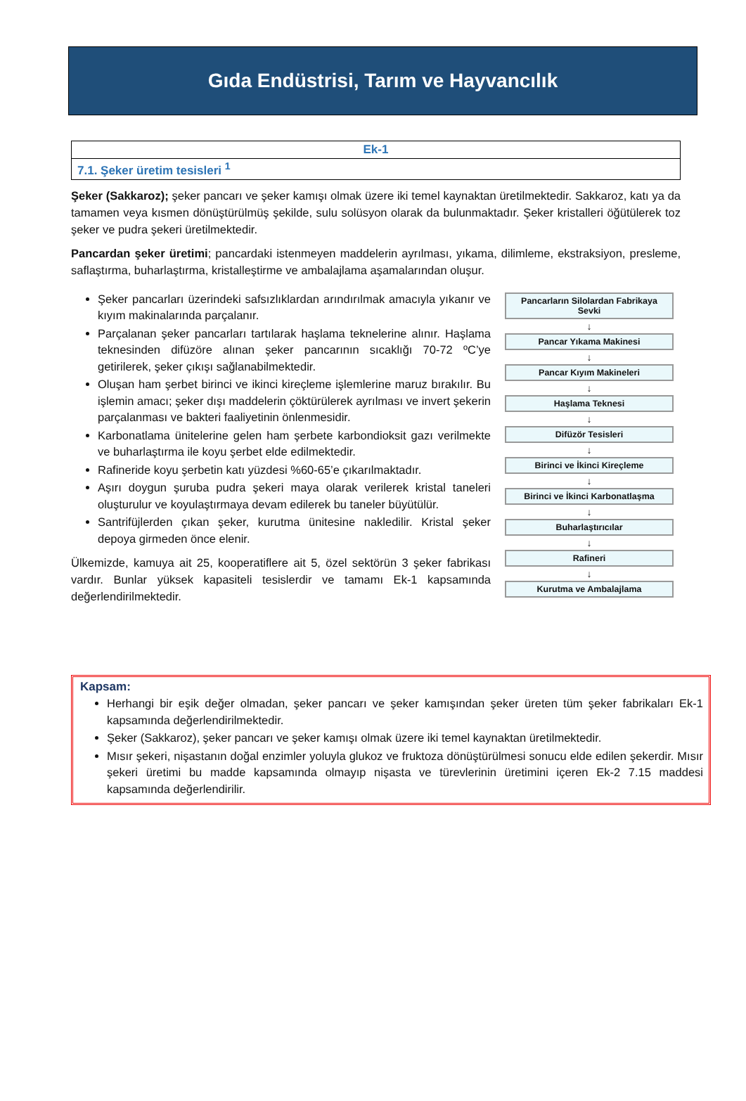Gıda Endüstrisi, Tarım ve Hayvancılık
| Ek-1 |
| 7.1. Şeker üretim tesisleri <sup>1</sup> |
Şeker (Sakkaroz); şeker pancarı ve şeker kamışı olmak üzere iki temel kaynaktan üretilmektedir. Sakkaroz, katı ya da tamamen veya kısmen dönüştürülmüş şekilde, sulu solüsyon olarak da bulunmaktadır. Şeker kristalleri öğütülerek toz şeker ve pudra şekeri üretilmektedir.
Pancardan şeker üretimi; pancardaki istenmeyen maddelerin ayrılması, yıkama, dilimleme, ekstraksiyon, presleme, saflaştırma, buharlaştırma, kristalleştirme ve ambalajlama aşamalarından oluşur.
Şeker pancarları üzerindeki safsızlıklardan arındırılmak amacıyla yıkanır ve kıyım makinalarında parçalanır.
Parçalanan şeker pancarları tartılarak haşlama teknelerine alınır. Haşlama teknesinden difüzöre alınan şeker pancarının sıcaklığı 70-72 ºC’ye getirilerek, şeker çıkışı sağlanabilmektedir.
Oluşan ham şerbet birinci ve ikinci kireçleme işlemlerine maruz bırakılır. Bu işlemin amacı; şeker dışı maddelerin çöktürülerek ayrılması ve invert şekerin parçalanması ve bakteri faaliyetinin önlenmesidir.
Karbonatlama ünitelerine gelen ham şerbete karbondioksit gazı verilmekte ve buharlaştırma ile koyu şerbet elde edilmektedir.
Rafineride koyu şerbetin katı yüzdesi %60-65’e çıkarılmaktadır.
Aşırı doygun şuruba pudra şekeri maya olarak verilerek kristal taneleri oluşturulur ve koyulaştırmaya devam edilerek bu taneler büyütülür.
Santrifüjlerden çıkan şeker, kurutma ünitesine nakledilir. Kristal şeker depoya girmeden önce elenir.
Ülkemizde, kamuya ait 25, kooperatiflere ait 5, özel sektörün 3 şeker fabrikası vardır. Bunlar yüksek kapasiteli tesislerdir ve tamamı Ek-1 kapsamında değerlendirilmektedir.
Pancarların Silolardan Fabrikaya Sevki
↓
Pancar Yıkama Makinesi
↓
Pancar Kıyım Makineleri
↓
Haşlama Teknesi
↓
Difüzör Tesisleri
↓
Birinci ve İkinci Kireçleme
↓
Birinci ve İkinci Karbonatlaşma
↓
Buharlaştırıcılar
↓
Rafineri
↓
Kurutma ve Ambalajlama
Kapsam:
Herhangi bir eşik değer olmadan, şeker pancarı ve şeker kamışından şeker üreten tüm şeker fabrikaları Ek-1 kapsamında değerlendirilmektedir.
Şeker (Sakkaroz), şeker pancarı ve şeker kamışı olmak üzere iki temel kaynaktan üretilmektedir.
Mısır şekeri, nişastanın doğal enzimler yoluyla glukoz ve fruktoza dönüştürülmesi sonucu elde edilen şekerdir. Mısır şekeri üretimi bu madde kapsamında olmayıp nişasta ve türevlerinin üretimini içeren Ek-2 7.15 maddesi kapsamında değerlendirilir.